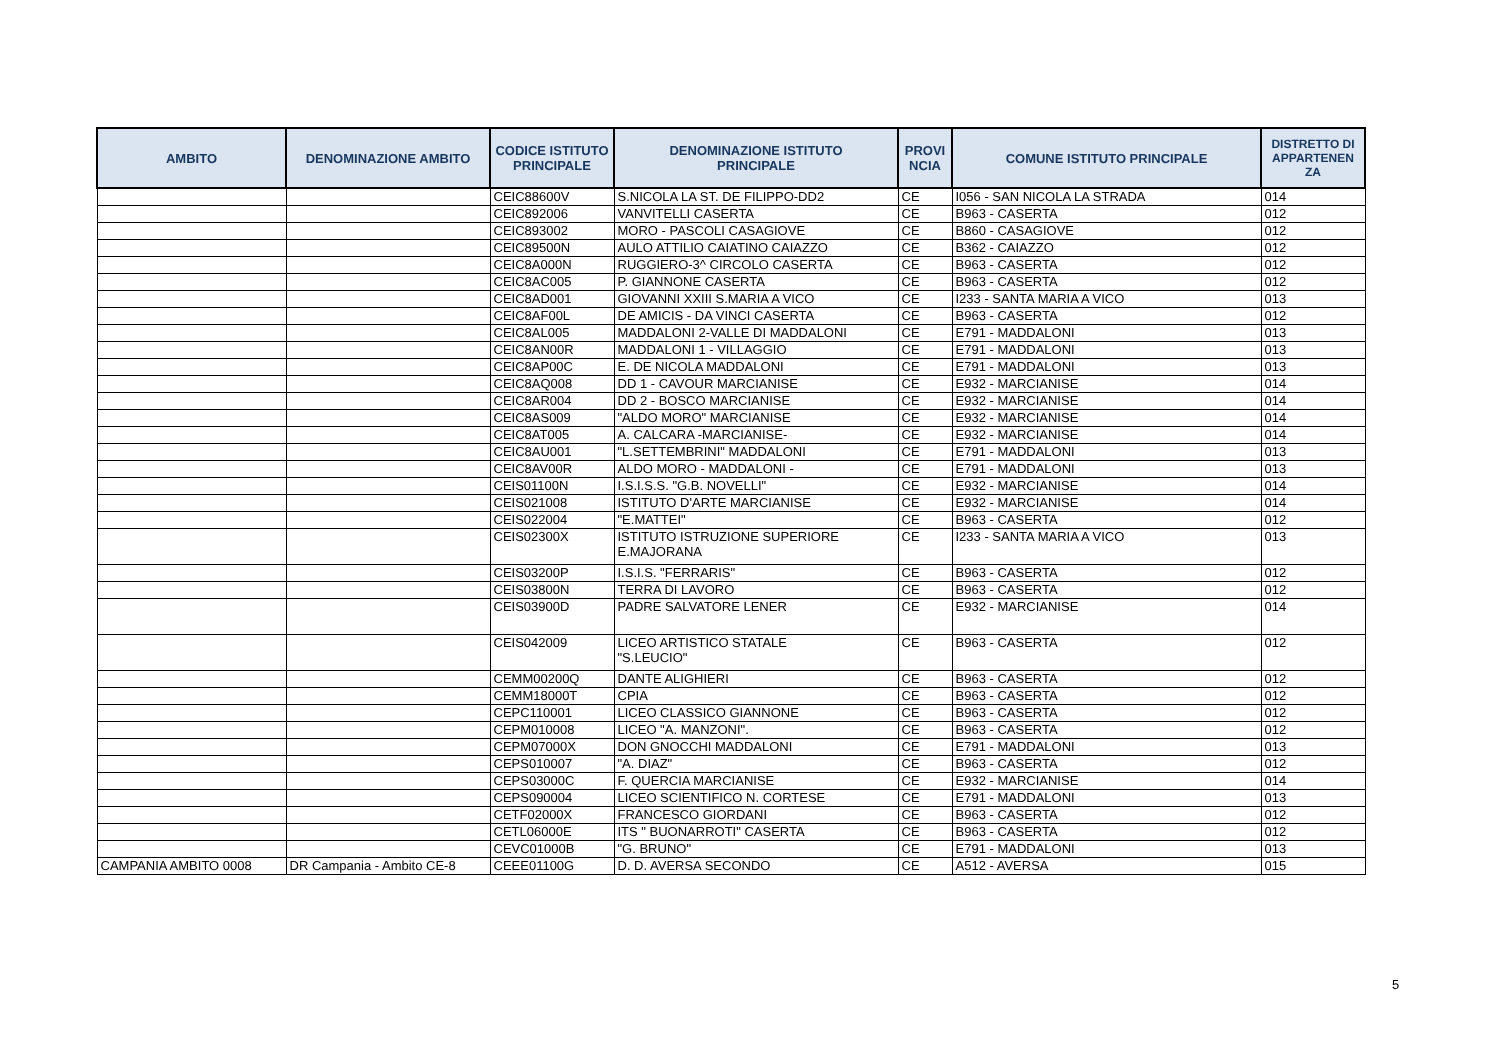| AMBITO | DENOMINAZIONE AMBITO | CODICE ISTITUTO PRINCIPALE | DENOMINAZIONE ISTITUTO PRINCIPALE | PROVI NCIA | COMUNE ISTITUTO PRINCIPALE | DISTRETTO DI APPARTENEN ZA |
| --- | --- | --- | --- | --- | --- | --- |
| | | CEIC88600V | S.NICOLA LA ST. DE FILIPPO-DD2 | CE | I056 - SAN NICOLA LA STRADA | 014 |
| | | CEIC892006 | VANVITELLI CASERTA | CE | B963 - CASERTA | 012 |
| | | CEIC893002 | MORO - PASCOLI CASAGIOVE | CE | B860 - CASAGIOVE | 012 |
| | | CEIC89500N | AULO ATTILIO CAIATINO CAIAZZO | CE | B362 - CAIAZZO | 012 |
| | | CEIC8A000N | RUGGIERO-3^ CIRCOLO CASERTA | CE | B963 - CASERTA | 012 |
| | | CEIC8AC005 | P. GIANNONE CASERTA | CE | B963 - CASERTA | 012 |
| | | CEIC8AD001 | GIOVANNI XXIII S.MARIA A VICO | CE | I233 - SANTA MARIA A VICO | 013 |
| | | CEIC8AF00L | DE AMICIS - DA VINCI CASERTA | CE | B963 - CASERTA | 012 |
| | | CEIC8AL005 | MADDALONI 2-VALLE DI MADDALONI | CE | E791 - MADDALONI | 013 |
| | | CEIC8AN00R | MADDALONI 1 - VILLAGGIO | CE | E791 - MADDALONI | 013 |
| | | CEIC8AP00C | E. DE NICOLA MADDALONI | CE | E791 - MADDALONI | 013 |
| | | CEIC8AQ008 | DD 1 - CAVOUR MARCIANISE | CE | E932 - MARCIANISE | 014 |
| | | CEIC8AR004 | DD 2 - BOSCO MARCIANISE | CE | E932 - MARCIANISE | 014 |
| | | CEIC8AS009 | "ALDO MORO" MARCIANISE | CE | E932 - MARCIANISE | 014 |
| | | CEIC8AT005 | A. CALCARA -MARCIANISE- | CE | E932 - MARCIANISE | 014 |
| | | CEIC8AU001 | "L.SETTEMBRINI" MADDALONI | CE | E791 - MADDALONI | 013 |
| | | CEIC8AV00R | ALDO MORO - MADDALONI - | CE | E791 - MADDALONI | 013 |
| | | CEIS01100N | I.S.I.S.S. "G.B. NOVELLI" | CE | E932 - MARCIANISE | 014 |
| | | CEIS021008 | ISTITUTO D'ARTE MARCIANISE | CE | E932 - MARCIANISE | 014 |
| | | CEIS022004 | "E.MATTEI" | CE | B963 - CASERTA | 012 |
| | | CEIS02300X | ISTITUTO ISTRUZIONE SUPERIORE E.MAJORANA | CE | I233 - SANTA MARIA A VICO | 013 |
| | | CEIS03200P | I.S.I.S. "FERRARIS" | CE | B963 - CASERTA | 012 |
| | | CEIS03800N | TERRA DI LAVORO | CE | B963 - CASERTA | 012 |
| | | CEIS03900D | PADRE SALVATORE LENER | CE | E932 - MARCIANISE | 014 |
| | | CEIS042009 | LICEO ARTISTICO STATALE "S.LEUCIO" | CE | B963 - CASERTA | 012 |
| | | CEMM00200Q | DANTE ALIGHIERI | CE | B963 - CASERTA | 012 |
| | | CEMM18000T | CPIA | CE | B963 - CASERTA | 012 |
| | | CEPC110001 | LICEO CLASSICO GIANNONE | CE | B963 - CASERTA | 012 |
| | | CEPM010008 | LICEO "A. MANZONI". | CE | B963 - CASERTA | 012 |
| | | CEPM07000X | DON GNOCCHI MADDALONI | CE | E791 - MADDALONI | 013 |
| | | CEPS010007 | "A. DIAZ" | CE | B963 - CASERTA | 012 |
| | | CEPS03000C | F. QUERCIA MARCIANISE | CE | E932 - MARCIANISE | 014 |
| | | CEPS090004 | LICEO SCIENTIFICO N. CORTESE | CE | E791 - MADDALONI | 013 |
| | | CETF02000X | FRANCESCO GIORDANI | CE | B963 - CASERTA | 012 |
| | | CETL06000E | ITS " BUONARROTI" CASERTA | CE | B963 - CASERTA | 012 |
| | | CEVC01000B | "G. BRUNO" | CE | E791 - MADDALONI | 013 |
| CAMPANIA AMBITO 0008 | DR Campania - Ambito CE-8 | CEEE01100G | D. D. AVERSA SECONDO | CE | A512 - AVERSA | 015 |
5